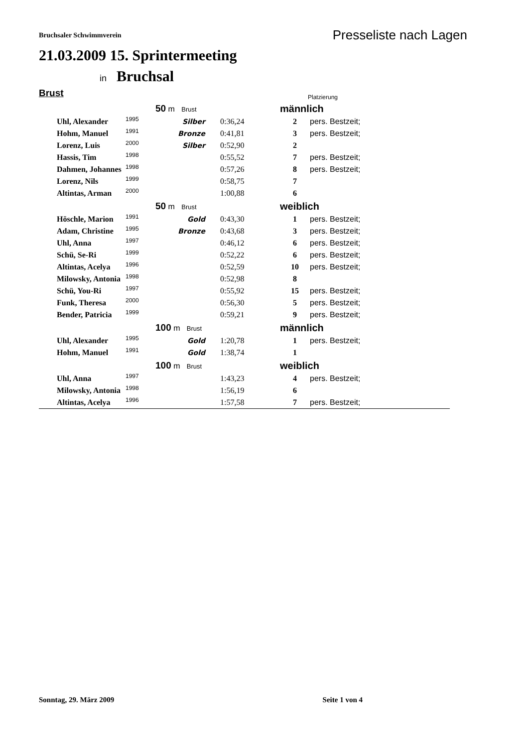Bruchsaler Schwimmverein
Presseliste nach Lagen
21.03.2009 15. Sprintermeeting
in Bruchsal
Brust
Platzierung
| | | 50 m Brust | | männlich | |
| Uhl, Alexander | 1995 | Silber | 0:36,24 | 2 | pers. Bestzeit; |
| Hohm, Manuel | 1991 | Bronze | 0:41,81 | 3 | pers. Bestzeit; |
| Lorenz, Luis | 2000 | Silber | 0:52,90 | 2 | |
| Hassis, Tim | 1998 | | 0:55,52 | 7 | pers. Bestzeit; |
| Dahmen, Johannes | 1998 | | 0:57,26 | 8 | pers. Bestzeit; |
| Lorenz, Nils | 1999 | | 0:58,75 | 7 | |
| Altintas, Arman | 2000 | | 1:00,88 | 6 | |
| | | 50 m Brust | | weiblich | |
| Höschle, Marion | 1991 | Gold | 0:43,30 | 1 | pers. Bestzeit; |
| Adam, Christine | 1995 | Bronze | 0:43,68 | 3 | pers. Bestzeit; |
| Uhl, Anna | 1997 | | 0:46,12 | 6 | pers. Bestzeit; |
| Schü, Se-Ri | 1999 | | 0:52,22 | 6 | pers. Bestzeit; |
| Altintas, Acelya | 1996 | | 0:52,59 | 10 | pers. Bestzeit; |
| Milowsky, Antonia | 1998 | | 0:52,98 | 8 | |
| Schü, You-Ri | 1997 | | 0:55,92 | 15 | pers. Bestzeit; |
| Funk, Theresa | 2000 | | 0:56,30 | 5 | pers. Bestzeit; |
| Bender, Patricia | 1999 | | 0:59,21 | 9 | pers. Bestzeit; |
| | | 100 m Brust | | männlich | |
| Uhl, Alexander | 1995 | Gold | 1:20,78 | 1 | pers. Bestzeit; |
| Hohm, Manuel | 1991 | Gold | 1:38,74 | 1 | |
| | | 100 m Brust | | weiblich | |
| Uhl, Anna | 1997 | | 1:43,23 | 4 | pers. Bestzeit; |
| Milowsky, Antonia | 1998 | | 1:56,19 | 6 | |
| Altintas, Acelya | 1996 | | 1:57,58 | 7 | pers. Bestzeit; |
Sonntag, 29. März 2009 Seite 1 von 4